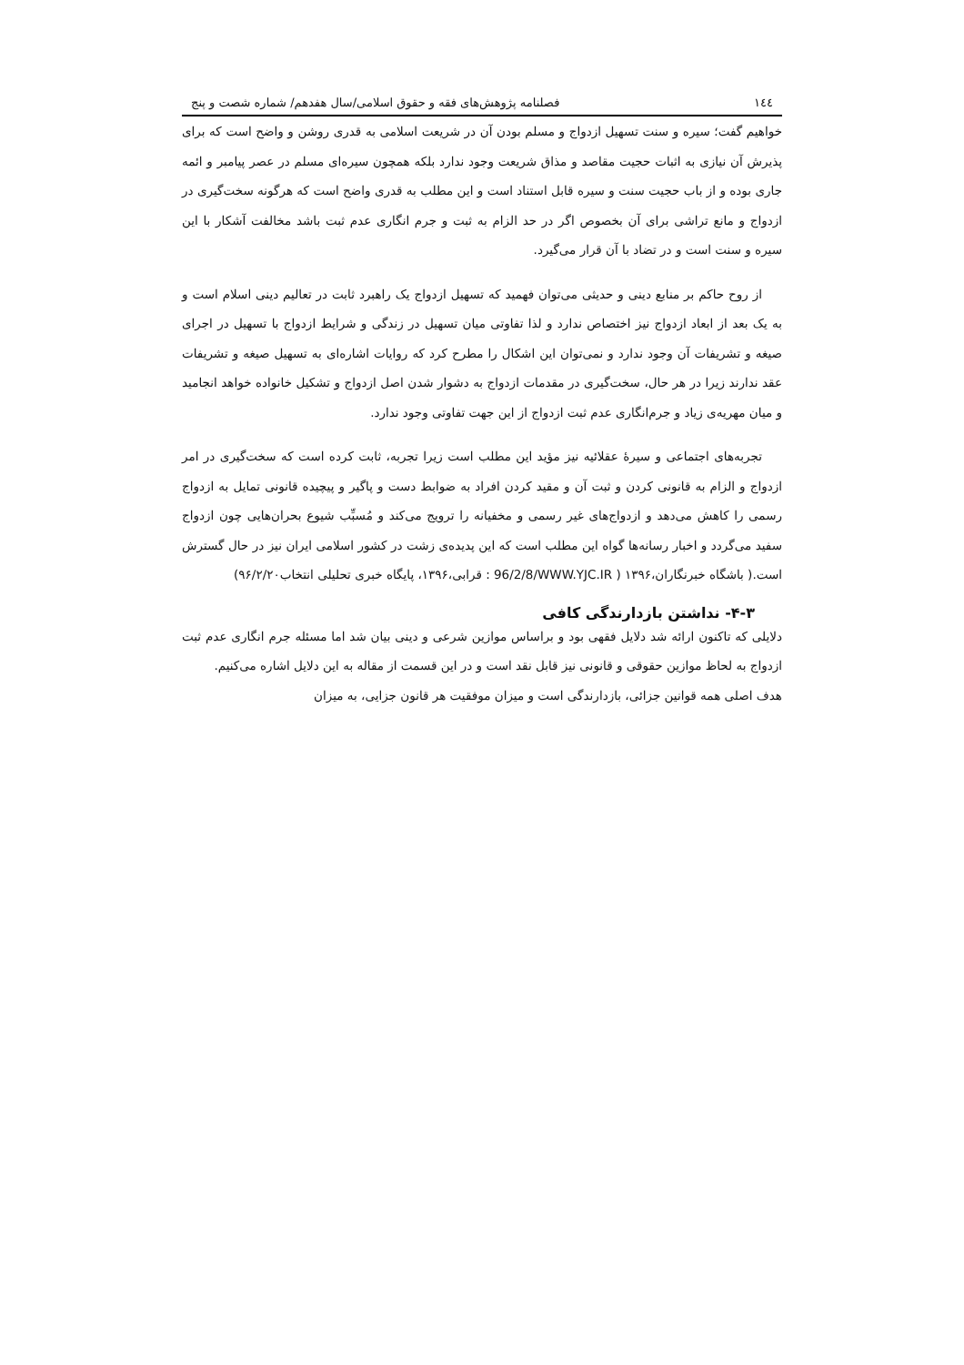١٤٤ فصلنامه پژوهش‌های فقه و حقوق اسلامی/سال هفدهم/ شماره شصت و پنج
خواهیم گفت؛ سیره و سنت تسهیل ازدواج و مسلم بودن آن در شریعت اسلامی به قدری روشن و واضح است که برای پذیرش آن نیازی به اثبات حجیت مقاصد و مذاق شریعت وجود ندارد بلکه همچون سیره‌ای مسلم در عصر پیامبر و ائمه جاری بوده و از باب حجیت سنت و سیره قابل استناد است و این مطلب به قدری واضح است که هرگونه سخت‌گیری در ازدواج و مانع تراشی برای آن بخصوص اگر در حد الزام به ثبت و جرم انگاری عدم ثبت باشد مخالفت آشکار با این سیره و سنت است و در تضاد با آن قرار می‌گیرد.
از روح حاکم بر منابع دینی و حدیثی می‌توان فهمید که تسهیل ازدواج یک راهبرد ثابت در تعالیم دینی اسلام است و به یک بعد از ابعاد ازدواج نیز اختصاص ندارد و لذا تفاوتی میان تسهیل در زندگی و شرایط ازدواج با تسهیل در اجرای صیغه و تشریفات آن وجود ندارد و نمی‌توان این اشکال را مطرح کرد که روایات اشاره‌ای به تسهیل صیغه و تشریفات عقد ندارند زیرا در هر حال، سخت‌گیری در مقدمات ازدواج به دشوار شدن اصل ازدواج و تشکیل خانواده خواهد انجامید و میان مهریه‌ی زیاد و جرم‌انگاری عدم ثبت ازدواج از این جهت تفاوتی وجود ندارد.
تجربه‌های اجتماعی و سیرهٔ عقلائیه نیز مؤید این مطلب است زیرا تجربه، ثابت کرده است که سخت‌گیری در امر ازدواج و الزام به قانونی کردن و ثبت آن و مقید کردن افراد به ضوابط دست و پاگیر و پیچیده قانونی تمایل به ازدواج رسمی را کاهش می‌دهد و ازدواج‌های غیر رسمی و مخفیانه را ترویج می‌کند و مُسبِّب شیوع بحران‌هایی چون ازدواج سفید می‌گردد و اخبار رسانه‌ها گواه این مطلب است که این پدیده‌ی زشت در کشور اسلامی ایران نیز در حال گسترش است.( باشگاه خبرنگاران،۱۳۹۶ ( 96/2/8/WWW.YJC.IR : قرابی،۱۳۹۶، پایگاه خبری تحلیلی انتخاب۹۶/۲/۲۰)
۴-۳- نداشتن بازدارندگی کافی
دلایلی که تاکنون ارائه شد دلایل فقهی بود و براساس موازین شرعی و دینی بیان شد اما مسئله جرم انگاری عدم ثبت ازدواج به لحاظ موازین حقوقی و قانونی نیز قابل نقد است و در این قسمت از مقاله به این دلایل اشاره می‌کنیم.
هدف اصلی همه قوانین جزائی، بازدارندگی است و میزان موفقیت هر قانون جزایی، به میزان